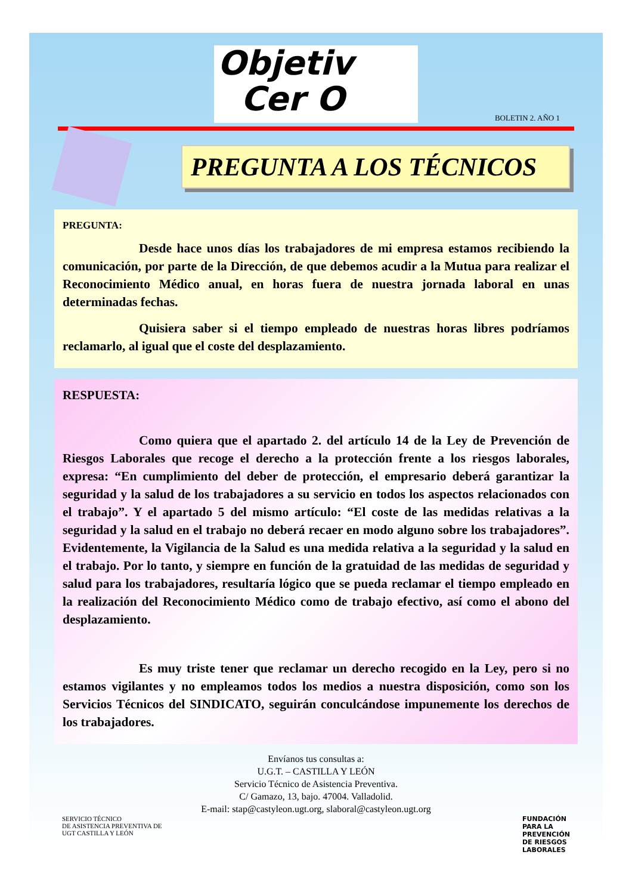Objetiv
Cer O
BOLETIN 2. AÑO 1
PREGUNTA A LOS TÉCNICOS
PREGUNTA:
Desde hace unos días los trabajadores de mi empresa estamos recibiendo la comunicación, por parte de la Dirección, de que debemos acudir a la Mutua para realizar el Reconocimiento Médico anual, en horas fuera de nuestra jornada laboral en unas determinadas fechas.
Quisiera saber si el tiempo empleado de nuestras horas libres podríamos reclamarlo, al igual que el coste del desplazamiento.
RESPUESTA:
Como quiera que el apartado 2. del artículo 14 de la Ley de Prevención de Riesgos Laborales que recoge el derecho a la protección frente a los riesgos laborales, expresa: “En cumplimiento del deber de protección, el empresario deberá garantizar la seguridad y la salud de los trabajadores a su servicio en todos los aspectos relacionados con el trabajo”. Y el apartado 5 del mismo artículo: “El coste de las medidas relativas a la seguridad y la salud en el trabajo no deberá recaer en modo alguno sobre los trabajadores”. Evidentemente, la Vigilancia de la Salud es una medida relativa a la seguridad y la salud en el trabajo. Por lo tanto, y siempre en función de la gratuidad de las medidas de seguridad y salud para los trabajadores, resultaría lógico que se pueda reclamar el tiempo empleado en la realización del Reconocimiento Médico como de trabajo efectivo, así como el abono del desplazamiento.
Es muy triste tener que reclamar un derecho recogido en la Ley, pero si no estamos vigilantes y no empleamos todos los medios a nuestra disposición, como son los Servicios Técnicos del SINDICATO, seguirán conculcándose impunemente los derechos de los trabajadores.
Envíanos tus consultas a:
U.G.T. – CASTILLA Y LEÓN
Servicio Técnico de Asistencia Preventiva.
C/ Gamazo, 13, bajo. 47004. Valladolid.
E-mail: stap@castyleon.ugt.org, slaboral@castyleon.ugt.org
SERVICIO TÉCNICO
DE ASISTENCIA PREVENTIVA DE
UGT CASTILLA Y LEÓN
FUNDACIÓN
PARA LA
PREVENCIÓN
DE RIESGOS
LABORALES